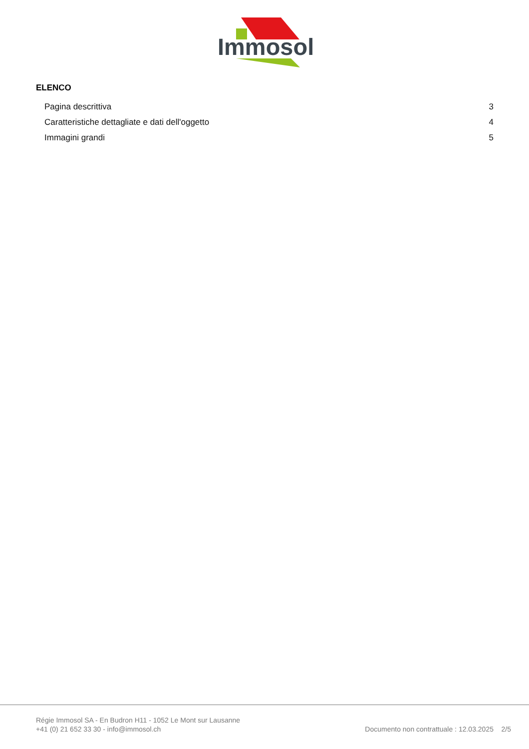Immosol
ELENCO
Pagina descrittiva 3
Caratteristiche dettagliate e dati dell'oggetto 4
Immagini grandi 5
Régie Immosol SA - En Budron H11 - 1052 Le Mont sur Lausanne
+41 (0) 21 652 33 30 - info@immosol.ch
Documento non contrattuale : 12.03.2025 2/5